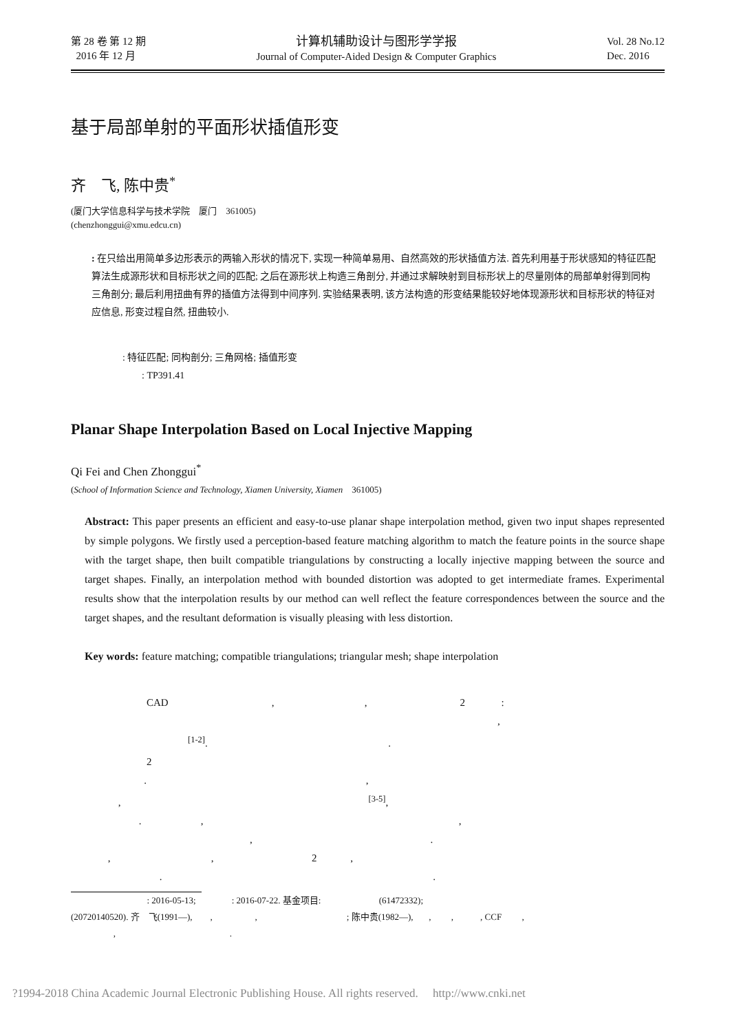第 28 卷 第 12 期
2016 年 12 月
计算机辅助设计与图形学学报
Journal of Computer-Aided Design & Computer Graphics
Vol. 28 No.12
Dec. 2016
基于局部单射的平面形状插值形变
齐　飞, 陈中贵<sup>*</sup>
(厦门大学信息科学与技术学院　厦门　361005)
(chenzhonggui@xmu.edcu.cn)
: 在只给出用简单多边形表示的两输入形状的情况下, 实现一种简单易用、自然高效的形状插值方法. 首先利用基于形状感知的特征匹配算法生成源形状和目标形状之间的匹配; 之后在源形状上构造三角剖分, 并通过求解映射到目标形状上的尽量刚体的局部单射得到同构三角剖分; 最后利用扭曲有界的插值方法得到中间序列. 实验结果表明, 该方法构造的形变结果能较好地体现源形状和目标形状的特征对应信息, 形变过程自然, 扭曲较小.
: 特征匹配; 同构剖分; 三角网格; 插值形变
: TP391.41
Planar Shape Interpolation Based on Local Injective Mapping
Qi Fei and Chen Zhonggui<sup>*</sup>
(School of Information Science and Technology, Xiamen University, Xiamen　361005)
Abstract: This paper presents an efficient and easy-to-use planar shape interpolation method, given two input shapes represented by simple polygons. We firstly used a perception-based feature matching algorithm to match the feature points in the source shape with the target shape, then built compatible triangulations by constructing a locally injective mapping between the source and target shapes. Finally, an interpolation method with bounded distortion was adopted to get intermediate frames. Experimental results show that the interpolation results by our method can well reflect the feature correspondences between the source and the target shapes, and the resultant deformation is visually pleasing with less distortion.
Key words: feature matching; compatible triangulations; triangular mesh; shape interpolation
CAD , , 2 : , <sup>[1-2]</sup>. . 2 . , , <sup>[3-5]</sup>, . , , , . , , 2 , . .
: 2016-05-13; : 2016-07-22. 基金项目: (61472332); (20720140520). 齐　飞(1991—), , , ; 陈中贵(1982—), , , , CCF , , .
?1994-2018 China Academic Journal Electronic Publishing House. All rights reserved.　 http://www.cnki.net